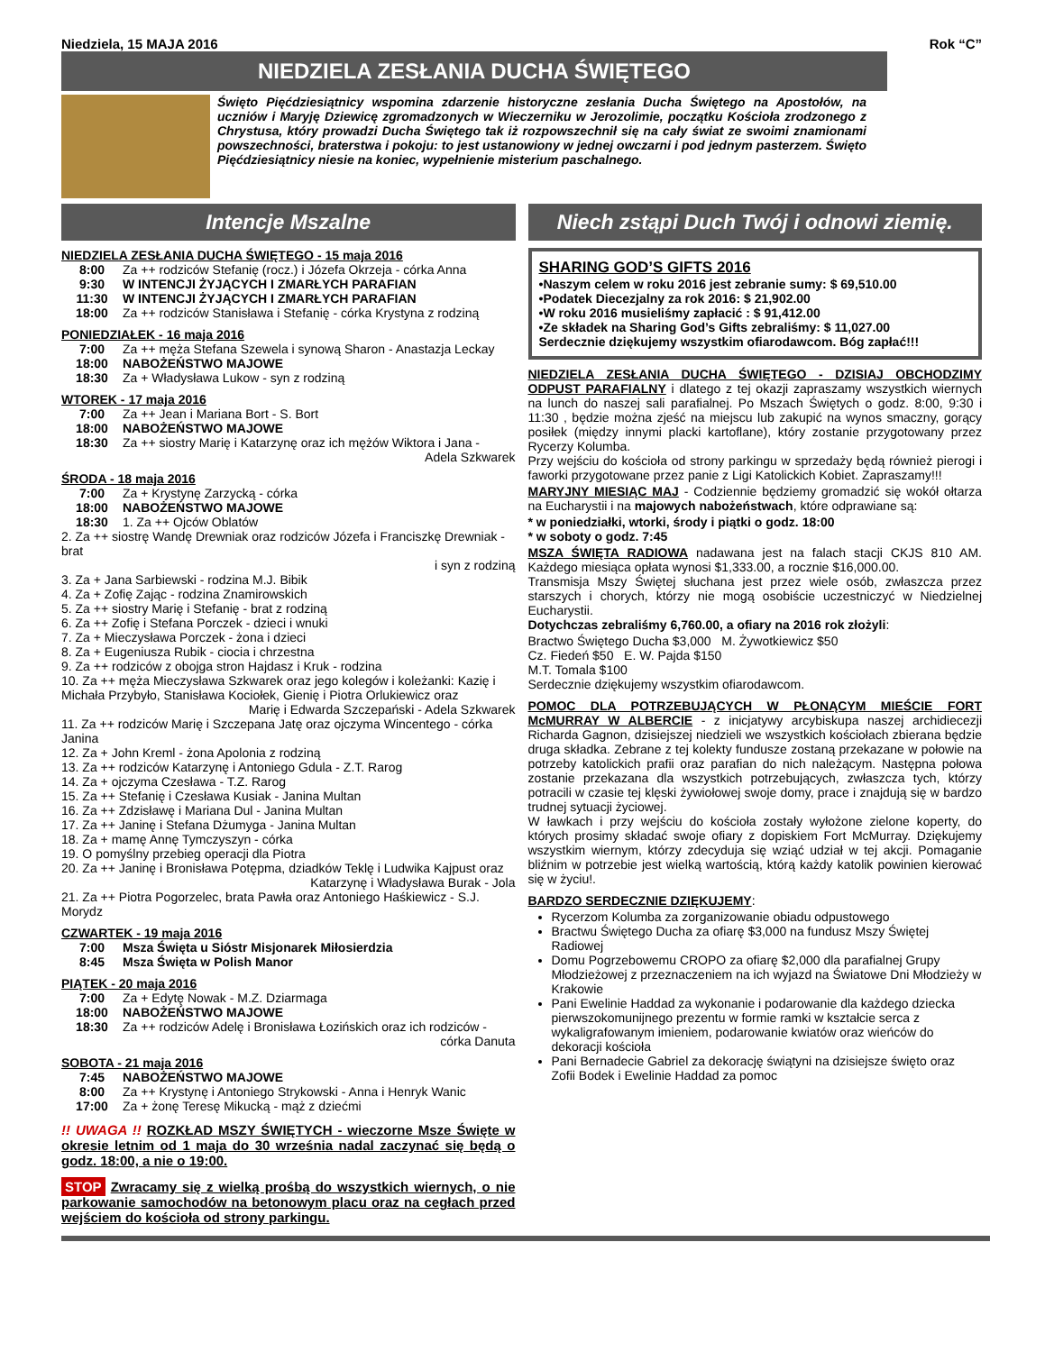Niedziela, 15 MAJA 2016 Rok “C”
NIEDZIELA ZESŁANIA DUCHA ŚWIĘTEGO
Święto Pięćdziesiątnicy wspomina zdarzenie historyczne zesłania Ducha Świętego na Apostołów, na uczniów i Maryję Dziewicę zgromadzonych w Wieczerniku w Jerozolimie, początku Kościoła zrodzonego z Chrystusa, który prowadzi Ducha Świętego tak iż rozpowszechnił się na cały świat ze swoimi znamionami powszechności, braterstwa i pokoju: to jest ustanowiony w jednej owczarni i pod jednym pasterzem. Święto Pięćdziesiątnicy niesie na koniec, wypełnienie misterium paschalnego.
Intencje Mszalne
NIEDZIELA ZESŁANIA DUCHA ŚWIĘTEGO - 15 maja 2016
8:00 Za ++ rodziców Stefanię (rocz.) i Józefa Okrzeja - córka Anna
9:30 W INTENCJI ŻYJĄCYCH I ZMARŁYCH PARAFIAN
11:30 W INTENCJI ŻYJĄCYCH I ZMARŁYCH PARAFIAN
18:00 Za ++ rodziców Stanisława i Stefanię - córka Krystyna z rodziną
PONIEDZIAŁEK - 16 maja 2016
7:00 Za ++ męża Stefana Szewela i synową Sharon - Anastazja Leckay
18:00 NABOŻEŃSTWO MAJOWE
18:30 Za + Władysława Lukow - syn z rodziną
WTOREK - 17 maja 2016
7:00 Za ++ Jean i Mariana Bort - S. Bort
18:00 NABOŻEŃSTWO MAJOWE
18:30 Za ++ siostry Marię i Katarzynę oraz ich mężów Wiktora i Jana -
Adela Szkwarek
ŚRODA - 18 maja 2016
7:00 Za + Krystynę Zarzycką - córka
18:00 NABOŻEŃSTWO MAJOWE
18:30 1. Za ++ Ojców Oblatów
2. Za ++ siostrę Wandę Drewniak oraz rodziców Józefa i Franciszkę Drewniak - brat
i syn z rodziną
3. Za + Jana Sarbiewski - rodzina M.J. Bibik
4. Za + Zofię Zając - rodzina Znamirowskich
5. Za ++ siostry Marię i Stefanię - brat z rodziną
6. Za ++ Zofię i Stefana Porczek - dzieci i wnuki
7. Za + Mieczysława Porczek - żona i dzieci
8. Za + Eugeniusza Rubik - ciocia i chrzestna
9. Za ++ rodziców z obojga stron Hajdasz i Kruk - rodzina
10. Za ++ męża Mieczysława Szkwarek oraz jego kolegów i koleżanki: Kazię i Michała Przybyło, Stanisława Kociołek, Gienię i Piotra Orlukiewicz oraz
Marię i Edwarda Szczepański - Adela Szkwarek
11. Za ++ rodziców Marię i Szczepana Jatę oraz ojczyma Wincentego - córka Janina
12. Za + John Kreml - żona Apolonia z rodziną
13. Za ++ rodziców Katarzynę i Antoniego Gdula - Z.T. Rarog
14. Za + ojczyma Czesława - T.Z. Rarog
15. Za ++ Stefanię i Czesława Kusiak - Janina Multan
16. Za ++ Zdzisławę i Mariana Dul - Janina Multan
17. Za ++ Janinę i Stefana Dżumyga - Janina Multan
18. Za + mamę Annę Tymczyszyn - córka
19. O pomyślny przebieg operacji dla Piotra
20. Za ++ Janinę i Bronisława Potępma, dziadków Teklę i Ludwika Kajpust oraz
Katarzynę i Władysława Burak - Jola
21. Za ++ Piotra Pogorzelec, brata Pawła oraz Antoniego Haśkiewicz - S.J. Morydz
CZWARTEK - 19 maja 2016
7:00 Msza Święta u Sióstr Misjonarek Miłosierdzia
8:45 Msza Święta w Polish Manor
PIĄTEK - 20 maja 2016
7:00 Za + Edytę Nowak - M.Z. Dziarmaga
18:00 NABOŻEŃSTWO MAJOWE
18:30 Za ++ rodziców Adelę i Bronisława Łozińskich oraz ich rodziców -
córka Danuta
SOBOTA - 21 maja 2016
7:45 NABOŻEŃSTWO MAJOWE
8:00 Za ++ Krystynę i Antoniego Strykowski - Anna i Henryk Wanic
17:00 Za + żonę Teresę Mikucką - mąż z dziećmi
!! UWAGA !! ROZKŁAD MSZY ŚWIĘTYCH - wieczorne Msze Święte w okresie letnim od 1 maja do 30 września nadal zaczynać się będą o godz. 18:00, a nie o 19:00.
STOP Zwracamy się z wielką prośbą do wszystkich wiernych, o nie parkowanie samochodów na betonowym placu oraz na cegłach przed wejściem do kościoła od strony parkingu.
Niech zstąpi Duch Twój i odnowi ziemię.
SHARING GOD’S GIFTS 2016
•Naszym celem w roku 2016 jest zebranie sumy: $ 69,510.00
•Podatek Diecezjalny za rok 2016: $ 21,902.00
•W roku 2016 musieliśmy zapłacić : $ 91,412.00
•Ze składek na Sharing God’s Gifts zebraliśmy: $ 11,027.00
Serdecznie dziękujemy wszystkim ofiarodawcom. Bóg zapłać!!!
NIEDZIELA ZESŁANIA DUCHA ŚWIĘTEGO - DZISIAJ OBCHODZIMY ODPUST PARAFIALNY i dlatego z tej okazji zapraszamy wszystkich wiernych na lunch do naszej sali parafialnej. Po Mszach Świętych o godz. 8:00, 9:30 i 11:30 , będzie można zjeść na miejscu lub zakupić na wynos smaczny, gorący posiłek (między innymi placki kartoflane), który zostanie przygotowany przez Rycerzy Kolumba.
Przy wejściu do kościoła od strony parkingu w sprzedaży będą również pierogi i faworki przygotowane przez panie z Ligi Katolickich Kobiet. Zapraszamy!!!
MARYJNY MIESIĄC MAJ - Codziennie będziemy gromadzić się wokół ołtarza na Eucharystii i na majowych nabożeństwach, które odprawiane są:
* w poniedziałki, wtorki, środy i piątki o godz. 18:00
* w soboty o godz. 7:45
MSZA ŚWIĘTA RADIOWA nadawana jest na falach stacji CKJS 810 AM. Każdego miesiąca opłata wynosi $1,333.00, a rocznie $16,000.00.
Transmisja Mszy Świętej słuchana jest przez wiele osób, zwłaszcza przez starszych i chorych, którzy nie mogą osobiście uczestniczyć w Niedzielnej Eucharystii.
Dotychczas zebraliśmy 6,760.00, a ofiary na 2016 rok złożyli:
Bractwo Świętego Ducha $3,000 M. Żywotkiewicz $50
Cz. Fiedeń $50 E. W. Pajda $150
M.T. Tomala $100
Serdecznie dziękujemy wszystkim ofiarodawcom.
POMOC DLA POTRZEBUJĄCYCH W PŁONĄCYM MIEŚCIE FORT McMURRAY W ALBERCIE - z inicjatywy arcybiskupa naszej archidiecezji Richarda Gagnon, dzisiejszej niedzieli we wszystkich kościołach zbierana będzie druga składka. Zebrane z tej kolekty fundusze zostaną przekazane w połowie na potrzeby katolickich prafii oraz parafian do nich należącym. Następna połowa zostanie przekazana dla wszystkich potrzebujących, zwłaszcza tych, którzy potracili w czasie tej klęski żywiołowej swoje domy, prace i znajdują się w bardzo trudnej sytuacji życiowej.
W ławkach i przy wejściu do kościoła zostały wyłożone zielone koperty, do których prosimy składać swoje ofiary z dopiskiem Fort McMurray. Dziękujemy wszystkim wiernym, którzy zdecyduja się wziąć udział w tej akcji. Pomaganie bliźnim w potrzebie jest wielką wartością, którą każdy katolik powinien kierować się w życiu!.
BARDZO SERDECZNIE DZIĘKUJEMY:
Rycerzom Kolumba za zorganizowanie obiadu odpustowego
Bractwu Świętego Ducha za ofiarę $3,000 na fundusz Mszy Świętej Radiowej
Domu Pogrzebowemu CROPO za ofiarę $2,000 dla parafialnej Grupy Młodzieżowej z przeznaczeniem na ich wyjazd na Światowe Dni Młodzieży w Krakowie
Pani Ewelinie Haddad za wykonanie i podarowanie dla każdego dziecka pierwszokomunijnego prezentu w formie ramki w kształcie serca z wykaligrafowanym imieniem, podarowanie kwiatów oraz wieńców do dekoracji kościoła
Pani Bernadecie Gabriel za dekorację świątyni na dzisiejsze święto oraz Zofii Bodek i Ewelinie Haddad za pomoc